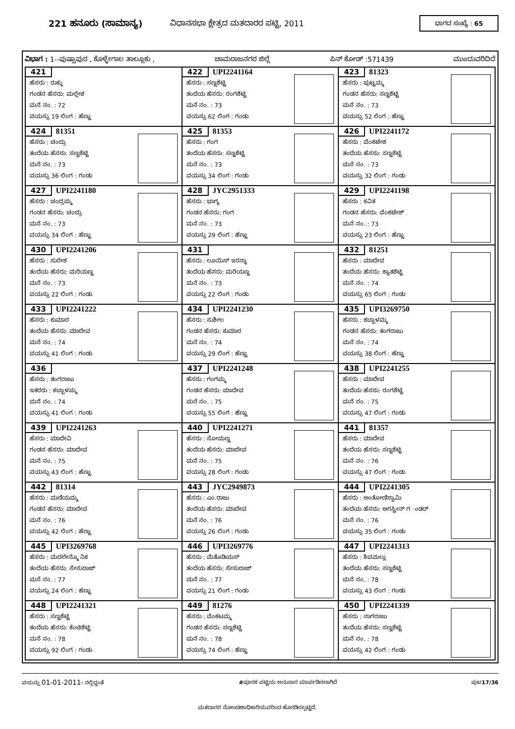221 ಹನೂರು (ಸಾಮಾನ್ಯ)
ವಿಧಾನಸಭಾ ಕ್ಷೇತ್ರದ ಮತದಾರರ ಪಟ್ಟಿ, 2011
ಭಾಗದ ಸಂಖ್ಯೆ : 65
ವಿಭಾಗ : 1--ಪುಷ್ಪಾಪುರ , ಕೊಳ್ಳೇಗಾಲ ತಾಲ್ಲೂಕು , ಚಾಮರಾಜನಗರ ಜಿಲ್ಲೆ ಪಿನ್ ಕೋಡ್ :571439 ಮುಂದುವರಿದಿದೆ
| 421 ಹೆಸರು : ರುಕ್ಕು ಗಂಡನ ಹೆಸರು: ಮಲ್ಲೇಶ ಮನೆ ನಂ. : 72 ವಯಸ್ಸು 19 ಲಿಂಗ : ಹೆಣ್ಣು | 422 UPI2241164 ಹೆಸರು : ಸಣ್ಣಶೆಟ್ಟಿ ತಂದೆಯ ಹೆಸರು: ರಂಗಶೆಟ್ಟಿ ಮನೆ ನಂ. : 73 ವಯಸ್ಸು 62 ಲಿಂಗ : ಗಂಡು | 423 81323 ಹೆಸರು : ಪುಟ್ಟಮ್ಮ ಗಂಡನ ಹೆಸರು: ಸಣ್ಣಶೆಟ್ಟಿ ಮನೆ ನಂ. : 73 ವಯಸ್ಸು 52 ಲಿಂಗ : ಹೆಣ್ಣು |
| 424 81351 ಹೆಸರು : ಚಂದ್ರು ತಂದೆಯ ಹೆಸರು: ಸಣ್ಣಶೆಟ್ಟಿ ಮನೆ ನಂ. : 73 ವಯಸ್ಸು 36 ಲಿಂಗ : ಗಂಡು | 425 81353 ಹೆಸರು : ಗಂಗ ತಂದೆಯ ಹೆಸರು: ಸಣ್ಣಶೆಟ್ಟಿ ಮನೆ ನಂ. : 73 ವಯಸ್ಸು 34 ಲಿಂಗ : ಗಂಡು | 426 UPI2241172 ಹೆಸರು : ವೆಂಕಟೇಶ ತಂದೆಯ ಹೆಸರು: ಸಣ್ಣಶೆಟ್ಟಿ ಮನೆ ನಂ. : 73 ವಯಸ್ಸು 32 ಲಿಂಗ : ಗಂಡು |
| 427 UPI2241180 ಹೆಸರು : ಚಂದ್ರಮ್ಮ ಗಂಡನ ಹೆಸರು: ಚಂದ್ರು ಮನೆ ನಂ. : 73 ವಯಸ್ಸು 34 ಲಿಂಗ : ಹೆಣ್ಣು | 428 JYC2951333 ಹೆಸರು : ಭಾಗ್ಯ ಗಂಡನ ಹೆಸರು: ಗಂಗ ಮನೆ ನಂ. : 73 ವಯಸ್ಸು 29 ಲಿಂಗ : ಹೆಣ್ಣು | 429 UPI2241198 ಹೆಸರು : ಕವಿತ ಗಂಡನ ಹೆಸರು: ವೆಂಕಟೇಶ್ ಮನೆ ನಂ. : 73 ವಯಸ್ಸು 23 ಲಿಂಗ : ಹೆಣ್ಣು |
| 430 UPI2241206 ಹೆಸರು : ಸುರೇಶ ತಂದೆಯ ಹೆಸರು: ಮರಿಯಣ್ಣ ಮನೆ ನಂ. : 73 ವಯಸ್ಸು 22 ಲಿಂಗ : ಗಂಡು | 431 ಹೆಸರು : ಲೂಯಿಸ್ ಇರನ್ನಾ ತಂದೆಯ ಹೆಸರು: ಮರಿಯಣ್ಣ ಮನೆ ನಂ. : 73 ವಯಸ್ಸು 22 ಲಿಂಗ : ಗಂಡು | 432 81251 ಹೆಸರು : ಮಾದೇವ ತಂದೆಯ ಹೆಸರು: ಕ್ಯಾತಶೆಟ್ಟಿ ಮನೆ ನಂ. : 74 ವಯಸ್ಸು 65 ಲಿಂಗ : ಗಂಡು |
| 433 UPI2241222 ಹೆಸರು : ಕುಮಾರ ತಂದೆಯ ಹೆಸರು: ಮಾದೇವ ಮನೆ ನಂ. : 74 ವಯಸ್ಸು 41 ಲಿಂಗ : ಗಂಡು | 434 UPI2241230 ಹೆಸರು : ಸುಶೀಲ ಗಂಡನ ಹೆಸರು: ಕುಮಾರ ಮನೆ ನಂ. : 74 ವಯಸ್ಸು 29 ಲಿಂಗ : ಹೆಣ್ಣು | 435 UPI3269750 ಹೆಸರು : ಕಬ್ಬಾಳಮ್ಮ ಗಂಡನ ಹೆಸರು: ತಂಗರಾಜು ಮನೆ ನಂ. : 74 ವಯಸ್ಸು 38 ಲಿಂಗ : ಹೆಣ್ಣು |
| 436 ಹೆಸರು : ತಂಗರಾಜು ಇತರರು : ಕಬ್ಬಾಳಮ್ಮ ಮನೆ ನಂ. : 74 ವಯಸ್ಸು 41 ಲಿಂಗ : ಗಂಡು | 437 UPI2241248 ಹೆಸರು : ಗಂಗಮ್ಮ ಗಂಡನ ಹೆಸರು: ಮಾದೇವ ಮನೆ ನಂ. : 75 ವಯಸ್ಸು 55 ಲಿಂಗ : ಹೆಣ್ಣು | 438 UPI2241255 ಹೆಸರು : ಮಾದೇವ ತಂದೆಯ ಹೆಸರು: ರಂಗಶೆಟ್ಟಿ ಮನೆ ನಂ. : 75 ವಯಸ್ಸು 47 ಲಿಂಗ : ಗಂಡು |
| 439 UPI2241263 ಹೆಸರು : ಮಾದೇವಿ ಗಂಡನ ಹೆಸರು: ಮಾದೇವ ಮನೆ ನಂ. : 75 ವಯಸ್ಸು 43 ಲಿಂಗ : ಹೆಣ್ಣು | 440 UPI2241271 ಹೆಸರು : ಸೋಮಣ್ಣ ತಂದೆಯ ಹೆಸರು: ಮಾದೇವ ಮನೆ ನಂ. : 75 ವಯಸ್ಸು 28 ಲಿಂಗ : ಗಂಡು | 441 81357 ಹೆಸರು : ಮಾದೇವ ತಂದೆಯ ಹೆಸರು: ಸಣ್ಣಶೆಟ್ಟಿ ಮನೆ ನಂ. : 76 ವಯಸ್ಸು 47 ಲಿಂಗ : ಗಂಡು |
| 442 81314 ಹೆಸರು : ಮಣಿಯಮ್ಮ ಗಂಡನ ಹೆಸರು: ಮಾದೇವ ಮನೆ ನಂ. : 76 ವಯಸ್ಸು 42 ಲಿಂಗ : ಹೆಣ್ಣು | 443 JYC2949873 ಹೆಸರು : ಎಂ.ರಾಜು ತಂದೆಯ ಹೆಸರು: ಮಾದೇವ ಮನೆ ನಂ. : 76 ವಯಸ್ಸು 26 ಲಿಂಗ : ಗಂಡು | 444 UPI2241305 ಹೆಸರು : ಅಂತೋಣಿಸ್ವಾಮಿ ತಂದೆಯ ಹೆಸರು: ಅಗಸ್ಟೀನ್ ಗ ಂಡರ್ ಮನೆ ನಂ. : 76 ವಯಸ್ಸು 35 ಲಿಂಗ : ಗಂಡು |
| 445 UPI3269768 ಹೆಸರು : ಮದಲೇನ್ಮೊ ನಿಕ ತಂದೆಯ ಹೆಸರು: ಸೇಸುರಾಜ್ ಮನೆ ನಂ. : 77 ವಯಸ್ಸು 24 ಲಿಂಗ : ಹೆಣ್ಣು | 446 UPI3269776 ಹೆಸರು : ಮೆತೊಡಿಯಸ್ ತಂದೆಯ ಹೆಸರು: ಸೇಸುರಾಜ್ ಮನೆ ನಂ. : 77 ವಯಸ್ಸು 21 ಲಿಂಗ : ಗಂಡು | 447 UPI2241313 ಹೆಸರು : ಶಿವಮಲ್ಲು ತಂದೆಯ ಹೆಸರು: ಸಣ್ಣಶೆಟ್ಟಿ ಮನೆ ನಂ. : 78 ವಯಸ್ಸು 43 ಲಿಂಗ : ಗಂಡು |
| 448 UPI2241321 ಹೆಸರು : ಸಣ್ಣಶೆಟ್ಟಿ ತಂದೆಯ ಹೆಸರು: ಕೆಂಚಿಶೆಟ್ಟಿ ಮನೆ ನಂ. : 78 ವಯಸ್ಸು 92 ಲಿಂಗ : ಗಂಡು | 449 81276 ಹೆಸರು : ವೆಂಕಟಮ್ಮ ಗಂಡನ ಹೆಸರು: ಸಣ್ಣಶೆಟ್ಟಿ ಮನೆ ನಂ. : 78 ವಯಸ್ಸು 74 ಲಿಂಗ : ಹೆಣ್ಣು | 450 UPI2241339 ಹೆಸರು : ನಾಗರಾಜು ತಂದೆಯ ಹೆಸರು: ಸಣ್ಣಶೆಟ್ಟಿ ಮನೆ ನಂ. : 78 ವಯಸ್ಸು 42 ಲಿಂಗ : ಗಂಡು |
ವಯಸ್ಸು 01-01-2011- ರಲ್ಲಿದ್ದಂತೆ #ಪೂರಕ ಪಟ್ಟಿಯ ಅನುಸಾರ ಮಾರ್ಪಡಿಸಲಾಗಿದೆ ಪುಟ17/36
ಮತದಾರರ ನೋಂದಣಾಧಿಕಾರಿಯವರಿಂದ ಹೊರಡಿಸಲ್ಪಟ್ಟಿದೆ.